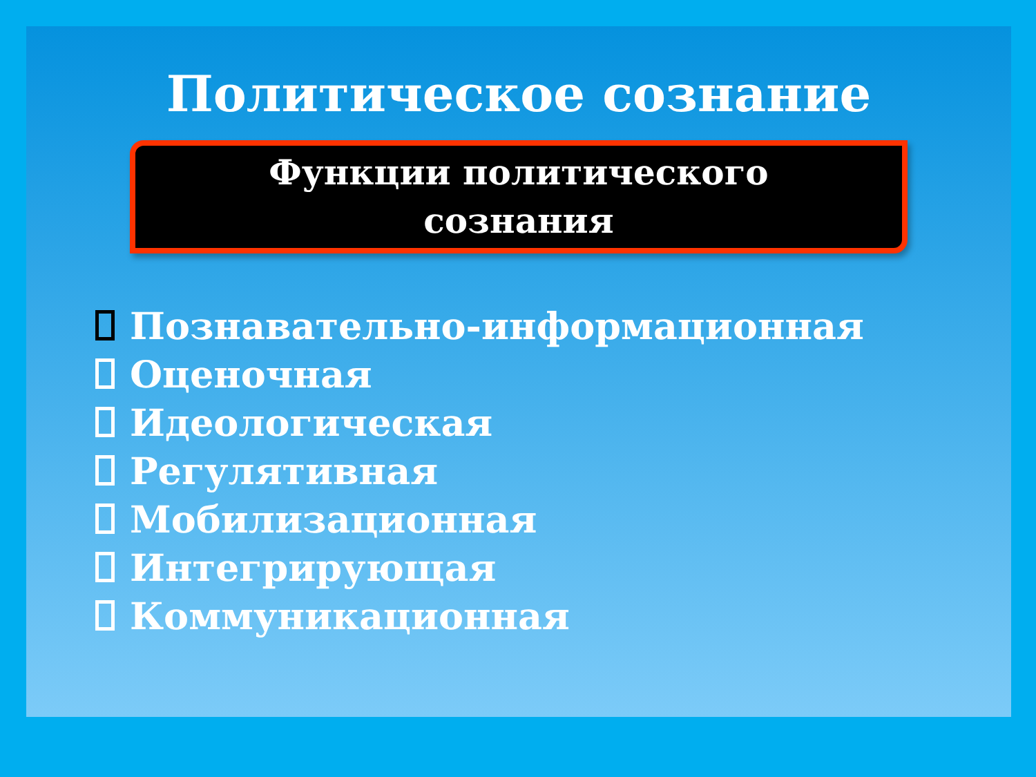Политическое сознание
Функции политического
сознания
Познавательно-информационная
Оценочная
Идеологическая
Регулятивная
Мобилизационная
Интегрирующая
Коммуникационная